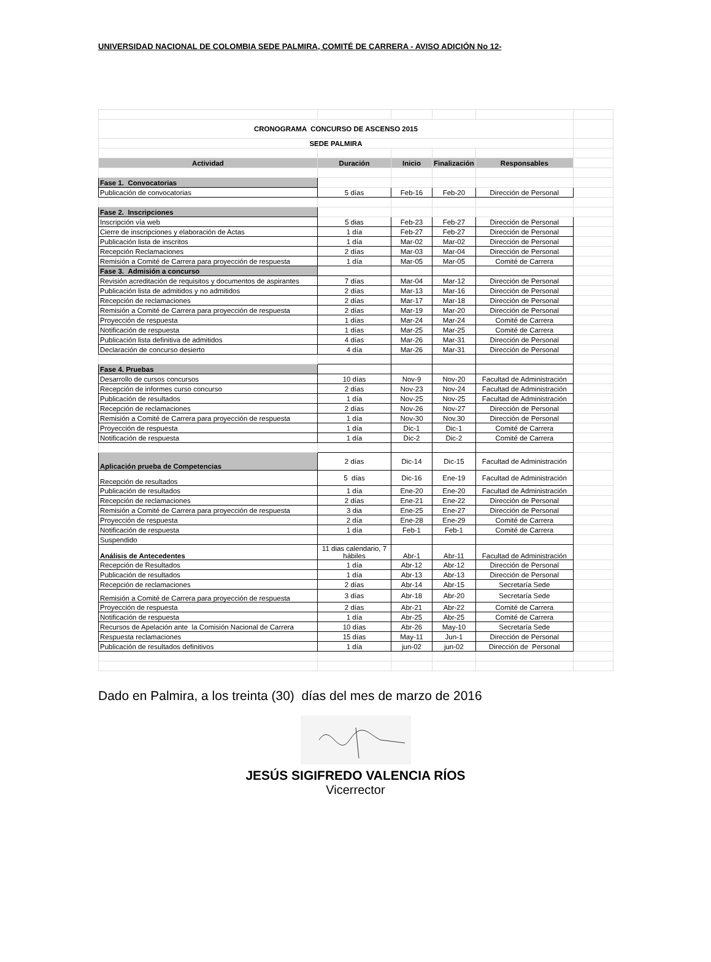UNIVERSIDAD NACIONAL DE COLOMBIA SEDE PALMIRA, COMITÉ DE CARRERA - AVISO ADICIÓN No 12-
| CRONOGRAMA CONCURSO DE ASCENSO 2015 | | | | | |
| SEDE PALMIRA | | | | | |
| Actividad | Duración | Inicio | Finalización | Responsables | |
| Fase 1. Convocatorias | | | | | |
| Publicación de convocatorias | 5 días | Feb-16 | Feb-20 | Dirección de Personal | |
| Fase 2. Inscripciones | | | | | |
| Inscripción vía web | 5 dias | Feb-23 | Feb-27 | Dirección de Personal | |
| Cierre de inscripciones y elaboración de Actas | 1 día | Feb-27 | Feb-27 | Dirección de Personal | |
| Publicación lista de inscritos | 1 día | Mar-02 | Mar-02 | Dirección de Personal | |
| Recepción Reclamaciones | 2 días | Mar-03 | Mar-04 | Dirección de Personal | |
| Remisión a Comité de Carrera para proyección de respuesta | 1 día | Mar-05 | Mar-05 | Comité de Carrera | |
| Fase 3. Admisión a concurso | | | | | |
| Revisión acreditación de requisitos y documentos de aspirantes | 7 días | Mar-04 | Mar-12 | Dirección de Personal | |
| Publicación lista de admitidos y no admitidos | 2 días | Mar-13 | Mar-16 | Dirección de Personal | |
| Recepción de reclamaciones | 2 días | Mar-17 | Mar-18 | Dirección de Personal | |
| Remisión a Comité de Carrera para proyección de respuesta | 2 días | Mar-19 | Mar-20 | Dirección de Personal | |
| Proyección de respuesta | 1 días | Mar-24 | Mar-24 | Comité de Carrera | |
| Notificación de respuesta | 1 días | Mar-25 | Mar-25 | Comité de Carrera | |
| Publicación lista definitiva de admitidos | 4 días | Mar-26 | Mar-31 | Dirección de Personal | |
| Declaración de concurso desierto | 4 día | Mar-26 | Mar-31 | Dirección de Personal | |
| Fase 4. Pruebas | | | | | |
| Desarrollo de cursos concursos | 10 días | Nov-9 | Nov-20 | Facultad de Administración | |
| Recepción de informes curso concurso | 2 días | Nov-23 | Nov-24 | Facultad de Administración | |
| Publicación de resultados | 1 día | Nov-25 | Nov-25 | Facultad de Administración | |
| Recepción de reclamaciones | 2 días | Nov-26 | Nov-27 | Dirección de Personal | |
| Remisión a Comité de Carrera para proyección de respuesta | 1 día | Nov-30 | Nov.30 | Dirección de Personal | |
| Proyección de respuesta | 1 día | Dic-1 | Dic-1 | Comité de Carrera | |
| Notificación de respuesta | 1 día | Dic-2 | Dic-2 | Comité de Carrera | |
| Aplicación prueba de Competencias | 2 días | Dic-14 | Dic-15 | Facultad de Administración | |
| Recepción de resultados | 5 días | Dic-16 | Ene-19 | Facultad de Administración | |
| Publicación de resultados | 1 día | Ene-20 | Ene-20 | Facultad de Administración | |
| Recepción de reclamaciones | 2 días | Ene-21 | Ene-22 | Dirección de Personal | |
| Remisión a Comité de Carrera para proyección de respuesta | 3 dia | Ene-25 | Ene-27 | Dirección de Personal | |
| Proyección de respuesta | 2 día | Ene-28 | Ene-29 | Comité de Carrera | |
| Notificación de respuesta | 1 día | Feb-1 | Feb-1 | Comité de Carrera | |
| Suspendido | | | | | |
| Análisis de Antecedentes | 11 dias calendario, 7 hábiles | Abr-1 | Abr-11 | Facultad de Administración | |
| Recepción de Resultados | 1 día | Abr-12 | Abr-12 | Dirección de Personal | |
| Publicación de resultados | 1 día | Abr-13 | Abr-13 | Dirección de Personal | |
| Recepción de reclamaciones | 2 días | Abr-14 | Abr-15 | Secretaría Sede | |
| Remisión a Comité de Carrera para proyección de respuesta | 3 días | Abr-18 | Abr-20 | Secretaría Sede | |
| Proyección de respuesta | 2 días | Abr-21 | Abr-22 | Comité de Carrera | |
| Notificación de respuesta | 1 día | Abr-25 | Abr-25 | Comité de Carrera | |
| Recursos de Apelación ante la Comisión Nacional de Carrera | 10 días | Abr-26 | May-10 | Secretaría Sede | |
| Respuesta reclamaciones | 15 días | May-11 | Jun-1 | Dirección de Personal | |
| Publicación de resultados definitivos | 1 día | jun-02 | jun-02 | Dirección de Personal | |
Dado en Palmira, a los treinta (30) días del mes de marzo de 2016
JESÚS SIGIFREDO VALENCIA RÍOS
Vicerrector